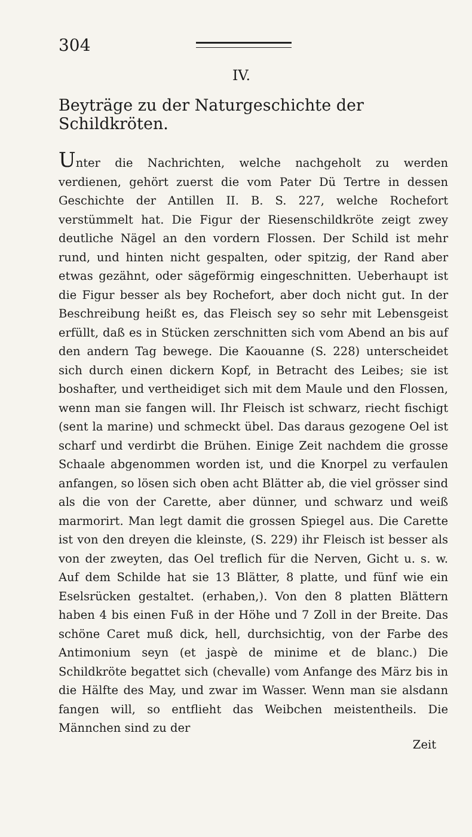304
IV.
Beyträge zu der Naturgeschichte der Schildkröten.
Unter die Nachrichten, welche nachgeholt zu werden verdienen, gehört zuerst die vom Pater Dü Tertre in dessen Geschichte der Antillen II. B. S. 227, welche Rochefort verstümmelt hat. Die Figur der Riesenschildkröte zeigt zwey deutliche Nägel an den vordern Flossen. Der Schild ist mehr rund, und hinten nicht gespalten, oder spitzig, der Rand aber etwas gezähnt, oder sägeförmig eingeschnitten. Ueberhaupt ist die Figur besser als bey Rochefort, aber doch nicht gut. In der Beschreibung heißt es, das Fleisch sey so sehr mit Lebensgeist erfüllt, daß es in Stücken zerschnitten sich vom Abend an bis auf den andern Tag bewege. Die Kaouanne (S. 228) unterscheidet sich durch einen dickern Kopf, in Betracht des Leibes; sie ist boshafter, und vertheidiget sich mit dem Maule und den Flossen, wenn man sie fangen will. Ihr Fleisch ist schwarz, riecht fischigt (sent la marine) und schmeckt übel. Das daraus gezogene Oel ist scharf und verdirbt die Brühen. Einige Zeit nachdem die grosse Schaale abgenommen worden ist, und die Knorpel zu verfaulen anfangen, so lösen sich oben acht Blätter ab, die viel grösser sind als die von der Carette, aber dünner, und schwarz und weiß marmorirt. Man legt damit die grossen Spiegel aus. Die Carette ist von den dreyen die kleinste, (S. 229) ihr Fleisch ist besser als von der zweyten, das Oel treflich für die Nerven, Gicht u. s. w. Auf dem Schilde hat sie 13 Blätter, 8 platte, und fünf wie ein Eselsrücken gestaltet. (erhaben,). Von den 8 platten Blättern haben 4 bis einen Fuß in der Höhe und 7 Zoll in der Breite. Das schöne Caret muß dick, hell, durchsichtig, von der Farbe des Antimonium seyn (et jaspè de minime et de blanc.) Die Schildkröte begattet sich (chevalle) vom Anfange des März bis in die Hälfte des May, und zwar im Wasser. Wenn man sie alsdann fangen will, so entflieht das Weibchen meistentheils. Die Männchen sind zu der
Zeit